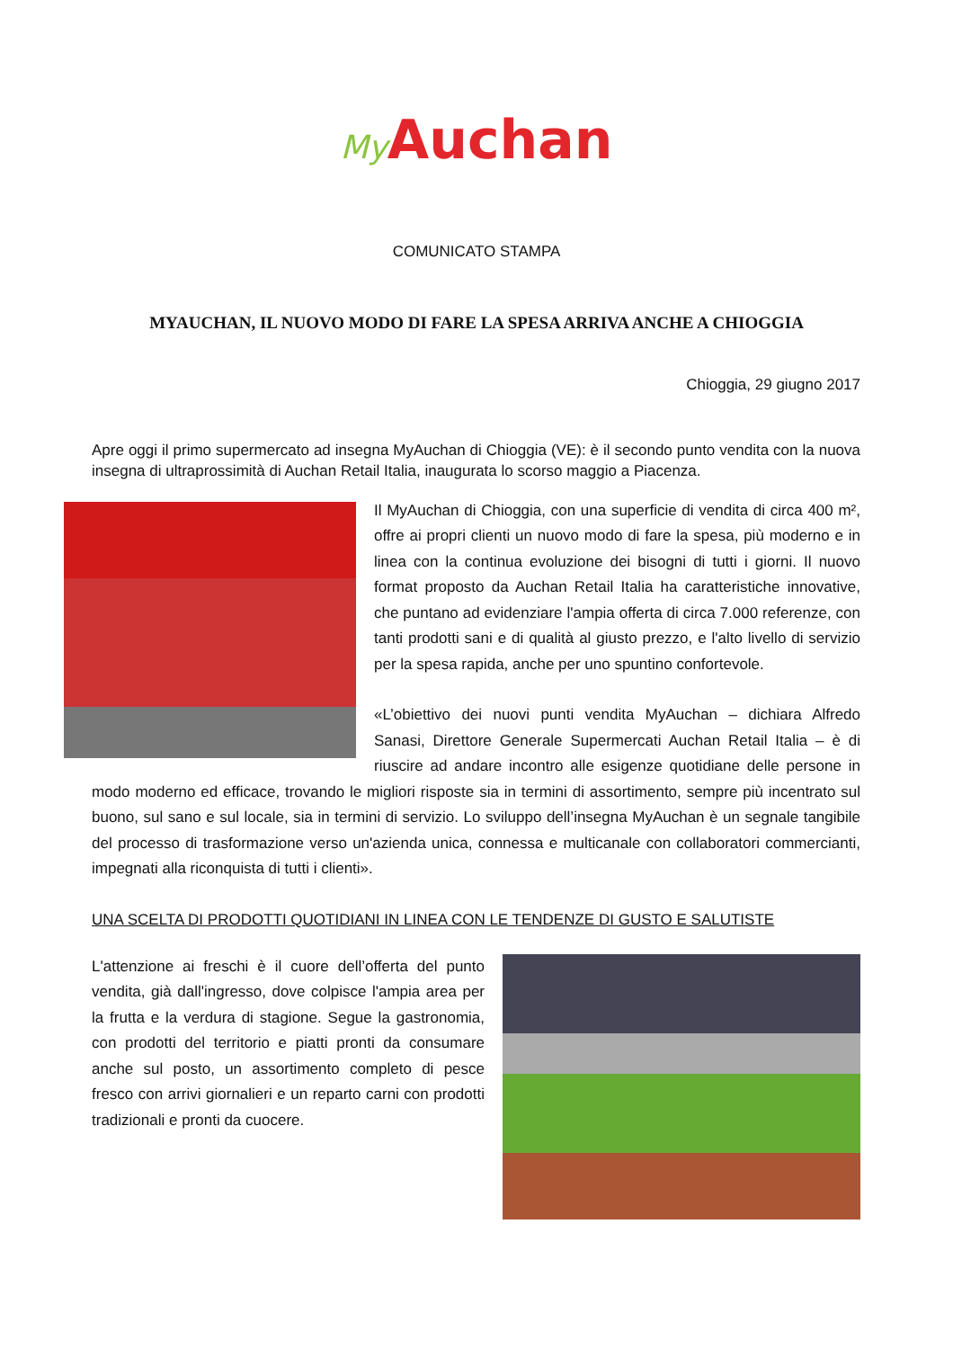My Auchan
COMUNICATO STAMPA
MYAUCHAN, IL NUOVO MODO DI FARE LA SPESA ARRIVA ANCHE A CHIOGGIA
Chioggia, 29 giugno 2017
Apre oggi il primo supermercato ad insegna MyAuchan di Chioggia (VE): è il secondo punto vendita con la nuova insegna di ultraprossimità di Auchan Retail Italia, inaugurata lo scorso maggio a Piacenza.
Il MyAuchan di Chioggia, con una superficie di vendita di circa 400 m², offre ai propri clienti un nuovo modo di fare la spesa, più moderno e in linea con la continua evoluzione dei bisogni di tutti i giorni. Il nuovo format proposto da Auchan Retail Italia ha caratteristiche innovative, che puntano ad evidenziare l'ampia offerta di circa 7.000 referenze, con tanti prodotti sani e di qualità al giusto prezzo, e l'alto livello di servizio per la spesa rapida, anche per uno spuntino confortevole.
«L’obiettivo dei nuovi punti vendita MyAuchan – dichiara Alfredo Sanasi, Direttore Generale Supermercati Auchan Retail Italia – è di riuscire ad andare incontro alle esigenze quotidiane delle persone in modo moderno ed efficace, trovando le migliori risposte sia in termini di assortimento, sempre più incentrato sul buono, sul sano e sul locale, sia in termini di servizio. Lo sviluppo dell’insegna MyAuchan è un segnale tangibile del processo di trasformazione verso un'azienda unica, connessa e multicanale con collaboratori commercianti, impegnati alla riconquista di tutti i clienti».
UNA SCELTA DI PRODOTTI QUOTIDIANI IN LINEA CON LE TENDENZE DI GUSTO E SALUTISTE
L'attenzione ai freschi è il cuore dell’offerta del punto vendita, già dall'ingresso, dove colpisce l'ampia area per la frutta e la verdura di stagione. Segue la gastronomia, con prodotti del territorio e piatti pronti da consumare anche sul posto, un assortimento completo di pesce fresco con arrivi giornalieri e un reparto carni con prodotti tradizionali e pronti da cuocere.